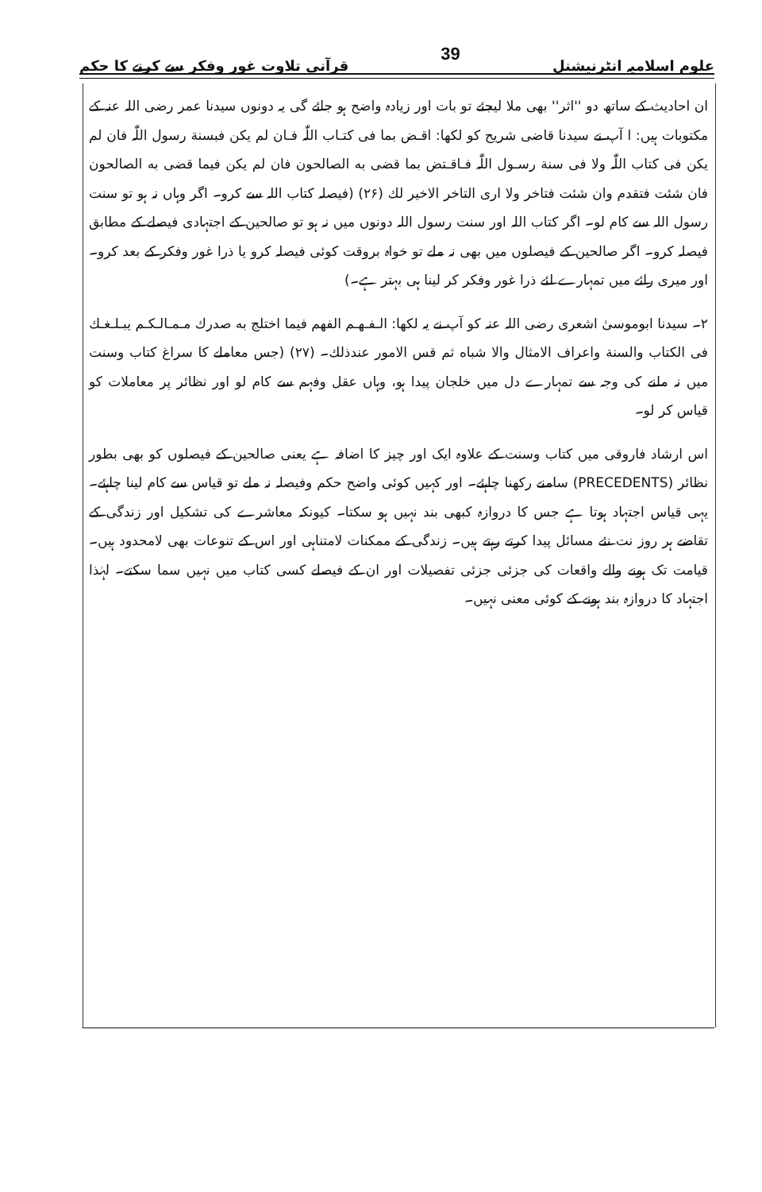علوم اسلامیہ انٹرنیشنل 39 قرآنی تلاوت غور وفکر سے کرنے کا حکم
ان احادیث کے ساتھ دو ''اثر'' بھی ملا لیجئے تو بات اور زیادہ واضح ہو جائے گی یہ دونوں سیدنا عمر رضی اللہ عنہ کے مکتوبات ہیں: ا آپ نے سیدنا قاضی شریح کو لکھا: اقـض بما فی کتـاب اللّٰہ فـان لم یکن فبسنة رسول اللّٰہ فان لم یکن فی کتاب اللّٰہ ولا فی سنة رسـول اللّٰہ فـاقـتض بما قضى به الصالحون فان لم یکن فیما قضى به الصالحون فان شئت فتقدم وان شئت فتاخر ولا اری التاخر الاخیر لك (۲۶) (فیصلہ کتاب اللہ سے کرو۔ اگر وہاں نہ ہو تو سنت رسول اللہ سے کام لو۔ اگر کتاب اللہ اور سنت رسول اللہ دونوں میں نہ ہو تو صالحین کے اجتہادی فیصلے کے مطابق فیصلہ کرو۔ اگر صالحین کے فیصلوں میں بھی نہ ملے تو خواہ بروقت کوئی فیصلہ کرو یا ذرا غور وفکر کے بعد کرو۔ اور میری رائے میں تمہارے لئے ذرا غور وفکر کر لینا ہی بہتر ہے۔)
۲۔ سیدنا ابوموسیٰ اشعری رضی اللہ عنہ کو آپ نے یہ لکھا: الـفـهـم الفهم فيما اختلج به صدرك مـمـالـكـم يبـلـغـك فى الكتاب والسنة واعراف الامثال والا شباه ثم قس الامور عندذلك۔ (۲۷) (جس معاملے کا سراغ کتاب وسنت میں نہ ملنے کی وجہ سے تمہارے دل میں خلجان پیدا ہو، وہاں عقل وفہم سے کام لو اور نظائر پر معاملات کو قیاس کر لو۔
اس ارشاد فاروقی میں کتاب وسنت کے علاوہ ایک اور چیز کا اضافہ ہے یعنی صالحین کے فیصلوں کو بھی بطور نظائر (PRECEDENTS) سامنے رکھنا چاہئے۔ اور کہیں کوئی واضح حکم وفیصلہ نہ ملے تو قیاس سے کام لینا چاہئے۔ یہی قیاس اجتہاد ہوتا ہے جس کا دروازہ کبھی بند نہیں ہو سکتا۔ کیونکہ معاشرے کی تشکیل اور زندگی کے تقاضے ہر روز نت نئے مسائل پیدا کرتے رہتے ہیں۔ زندگی کے ممکنات لامتناہی اور اس کے تنوعات بھی لامحدود ہیں۔ قیامت تک ہونے والے واقعات کی جزئی جزئی تفصیلات اور ان کے فیصلے کسی کتاب میں نہیں سما سکتے۔ لہٰذا اجتہاد کا دروازہ بند ہونے کے کوئی معنی نہیں۔